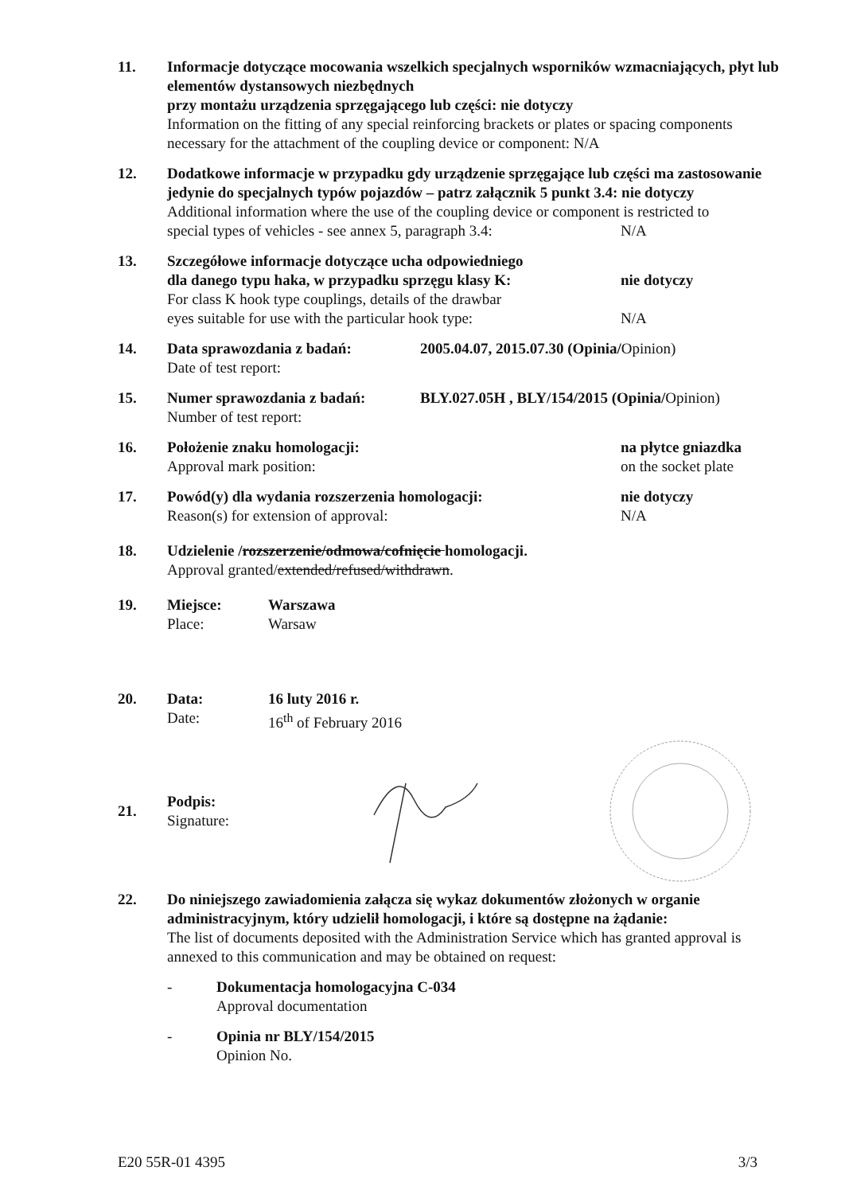11. Informacje dotyczące mocowania wszelkich specjalnych wsporników wzmacniających, płyt lub elementów dystansowych niezbędnych
przy montażu urządzenia sprzęgającego lub części: nie dotyczy
Information on the fitting of any special reinforcing brackets or plates or spacing components necessary for the attachment of the coupling device or component: N/A
12. Dodatkowe informacje w przypadku gdy urządzenie sprzęgające lub części ma zastosowanie jedynie do specjalnych typów pojazdów – patrz załącznik 5 punkt 3.4: nie dotyczy
Additional information where the use of the coupling device or component is restricted to
special types of vehicles - see annex 5, paragraph 3.4: N/A
13. Szczegółowe informacje dotyczące ucha odpowiedniego
dla danego typu haka, w przypadku sprzęgu klasy K: nie dotyczy
For class K hook type couplings, details of the drawbar
eyes suitable for use with the particular hook type: N/A
14. Data sprawozdania z badań: 2005.04.07, 2015.07.30 (Opinia/Opinion)
Date of test report:
15. Numer sprawozdania z badań: BLY.027.05H , BLY/154/2015 (Opinia/Opinion)
Number of test report:
16. Położenie znaku homologacji: na płytce gniazdka
Approval mark position: on the socket plate
17. Powód(y) dla wydania rozszerzenia homologacji: nie dotyczy
Reason(s) for extension of approval: N/A
18. Udzielenie /rozszerzenie/odmowa/cofnięcie homologacji.
Approval granted/extended/refused/withdrawn.
19. Miejsce: Warszawa
Place: Warsaw
20. Data: 16 luty 2016 r.
Date: 16<sup>th</sup> of February 2016
21.
Podpis:
Signature:
22. Do niniejszego zawiadomienia załącza się wykaz dokumentów złożonych w organie administracyjnym, który udzielił homologacji, i które są dostępne na żądanie:
The list of documents deposited with the Administration Service which has granted approval is annexed to this communication and may be obtained on request:
- Dokumentacja homologacyjna C-034
Approval documentation
- Opinia nr BLY/154/2015
Opinion No.
E20 55R-01 4395 3/3